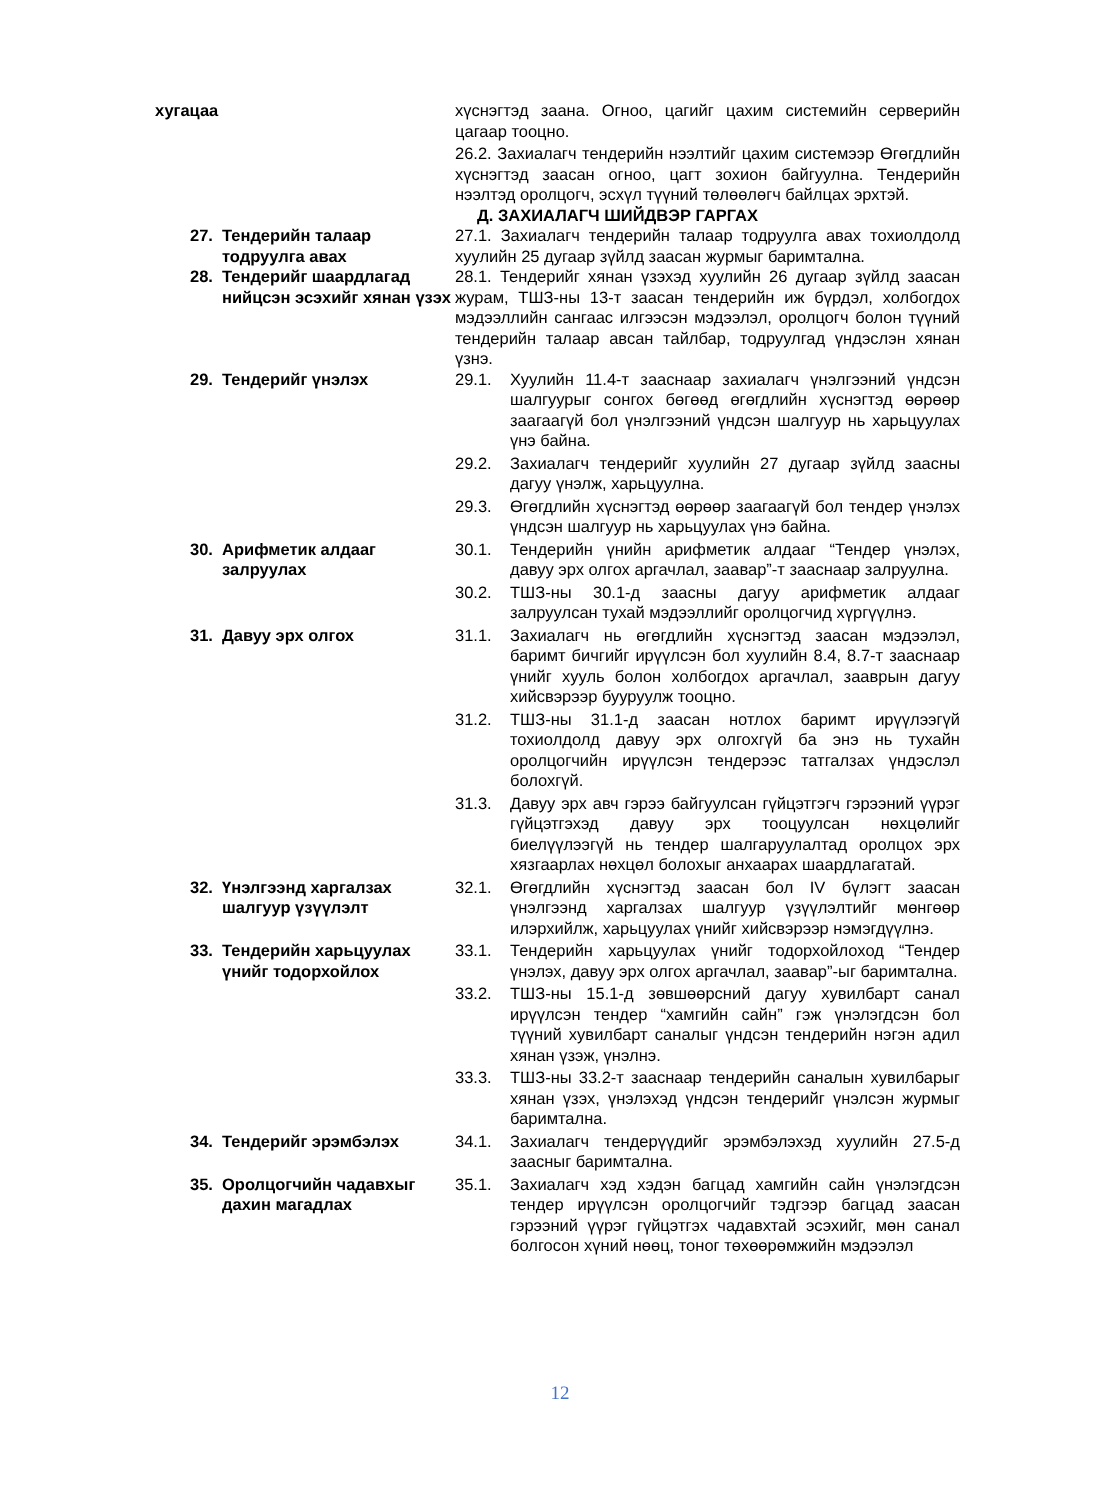хугацаа хүснэгтэд заана. Огноо, цагийг цахим системийн серверийн цагаар тооцно.
26.2. Захиалагч тендерийн нээлтийг цахим системээр Өгөгдлийн хүснэгтэд заасан огноо, цагт зохион байгуулна. Тендерийн нээлтэд оролцогч, эсхүл түүний төлөөлөгч байлцах эрхтэй.
Д. ЗАХИАЛАГЧ ШИЙДВЭР ГАРГАХ
27. Тендерийн талаар тодруулга авах
27.1. Захиалагч тендерийн талаар тодруулга авах тохиолдолд хуулийн 25 дугаар зүйлд заасан журмыг баримтална.
28. Тендерийг шаардлагад нийцсэн эсэхийг хянан үзэх
28.1. Тендерийг хянан үзэхэд хуулийн 26 дугаар зүйлд заасан журам, ТШЗ-ны 13-т заасан тендерийн иж бүрдэл, холбогдох мэдээллийн сангаас илгээсэн мэдээлэл, оролцогч болон түүний тендерийн талаар авсан тайлбар, тодруулгад үндэслэн хянан үзнэ.
29. Тендерийг үнэлэх 29.1. Хуулийн 11.4-т зааснаар захиалагч үнэлгээний үндсэн шалгуурыг сонгох бөгөөд өгөгдлийн хүснэгтэд өөрөөр заагаагүй бол үнэлгээний үндсэн шалгуур нь харьцуулах үнэ байна.
29.2. Захиалагч тендерийг хуулийн 27 дугаар зүйлд заасны дагуу үнэлж, харьцуулна.
29.3. Өгөгдлийн хүснэгтэд өөрөөр заагаагүй бол тендер үнэлэх үндсэн шалгуур нь харьцуулах үнэ байна.
30. Арифметик алдааг залруулах 30.1. Тендерийн үнийн арифметик алдааг “Тендер үнэлэх, давуу эрх олгох аргачлал, заавар”-т зааснаар залруулна.
30.2. ТШЗ-ны 30.1-д заасны дагуу арифметик алдааг залруулсан тухай мэдээллийг оролцогчид хүргүүлнэ.
31. Давуу эрх олгох 31.1. Захиалагч нь өгөгдлийн хүснэгтэд заасан мэдээлэл, баримт бичгийг ирүүлсэн бол хуулийн 8.4, 8.7-т зааснаар үнийг хууль болон холбогдох аргачлал, зааврын дагуу хийсвэрээр бууруулж тооцно.
31.2. ТШЗ-ны 31.1-д заасан нотлох баримт ирүүлээгүй тохиолдолд давуу эрх олгохгүй ба энэ нь тухайн оролцогчийн ирүүлсэн тендерээс татгалзах үндэслэл болохгүй.
31.3. Давуу эрх авч гэрээ байгуулсан гүйцэтгэгч гэрээний үүрэг гүйцэтгэхэд давуу эрх тооцуулсан нөхцөлийг биелүүлээгүй нь тендер шалгаруулалтад оролцох эрх хязгаарлах нөхцөл болохыг анхаарах шаардлагатай.
32. Үнэлгээнд харгалзах шалгуур үзүүлэлт
32.1. Өгөгдлийн хүснэгтэд заасан бол IV бүлэгт заасан үнэлгээнд харгалзах шалгуур үзүүлэлтийг мөнгөөр илэрхийлж, харьцуулах үнийг хийсвэрээр нэмэгдүүлнэ.
33. Тендерийн харьцуулах үнийг тодорхойлох
33.1. Тендерийн харьцуулах үнийг тодорхойлоход “Тендер үнэлэх, давуу эрх олгох аргачлал, заавар”-ыг баримтална.
33.2. ТШЗ-ны 15.1-д зөвшөөрсний дагуу хувилбарт санал ирүүлсэн тендер “хамгийн сайн” гэж үнэлэгдсэн бол түүний хувилбарт саналыг үндсэн тендерийн нэгэн адил хянан үзэж, үнэлнэ.
33.3. ТШЗ-ны 33.2-т зааснаар тендерийн саналын хувилбарыг хянан үзэх, үнэлэхэд үндсэн тендерийг үнэлсэн журмыг баримтална.
34. Тендерийг эрэмбэлэх 34.1. Захиалагч тендерүүдийг эрэмбэлэхэд хуулийн 27.5-д заасныг баримтална.
35. Оролцогчийн чадавхыг дахин магадлах
35.1. Захиалагч хэд хэдэн багцад хамгийн сайн үнэлэгдсэн тендер ирүүлсэн оролцогчийг тэдгээр багцад заасан гэрээний үүрэг гүйцэтгэх чадавхтай эсэхийг, мөн санал болгосон хүний нөөц, тоног төхөөрөмжийн мэдээлэл
12